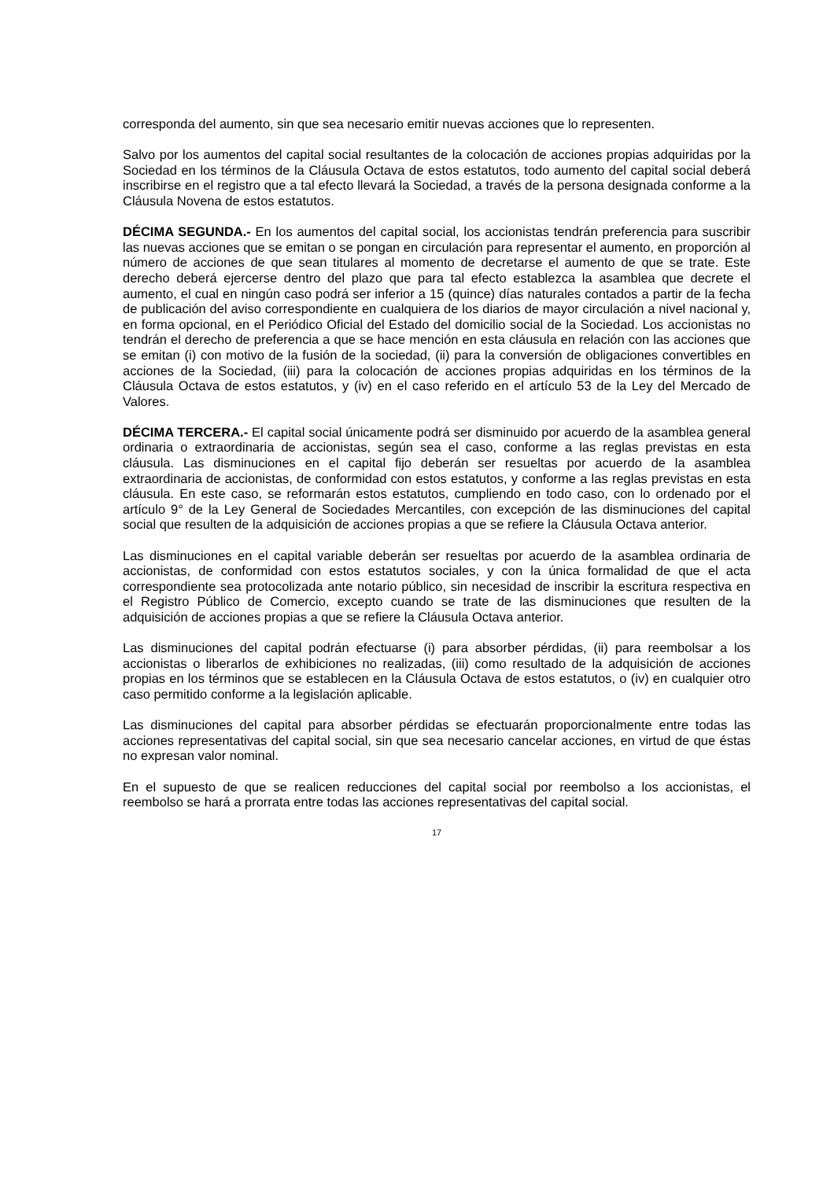corresponda del aumento, sin que sea necesario emitir nuevas acciones que lo representen.
Salvo por los aumentos del capital social resultantes de la colocación de acciones propias adquiridas por la Sociedad en los términos de la Cláusula Octava de estos estatutos, todo aumento del capital social deberá inscribirse en el registro que a tal efecto llevará la Sociedad, a través de la persona designada conforme a la Cláusula Novena de estos estatutos.
DÉCIMA SEGUNDA.- En los aumentos del capital social, los accionistas tendrán preferencia para suscribir las nuevas acciones que se emitan o se pongan en circulación para representar el aumento, en proporción al número de acciones de que sean titulares al momento de decretarse el aumento de que se trate. Este derecho deberá ejercerse dentro del plazo que para tal efecto establezca la asamblea que decrete el aumento, el cual en ningún caso podrá ser inferior a 15 (quince) días naturales contados a partir de la fecha de publicación del aviso correspondiente en cualquiera de los diarios de mayor circulación a nivel nacional y, en forma opcional, en el Periódico Oficial del Estado del domicilio social de la Sociedad. Los accionistas no tendrán el derecho de preferencia a que se hace mención en esta cláusula en relación con las acciones que se emitan (i) con motivo de la fusión de la sociedad, (ii) para la conversión de obligaciones convertibles en acciones de la Sociedad, (iii) para la colocación de acciones propias adquiridas en los términos de la Cláusula Octava de estos estatutos, y (iv) en el caso referido en el artículo 53 de la Ley del Mercado de Valores.
DÉCIMA TERCERA.- El capital social únicamente podrá ser disminuido por acuerdo de la asamblea general ordinaria o extraordinaria de accionistas, según sea el caso, conforme a las reglas previstas en esta cláusula. Las disminuciones en el capital fijo deberán ser resueltas por acuerdo de la asamblea extraordinaria de accionistas, de conformidad con estos estatutos, y conforme a las reglas previstas en esta cláusula. En este caso, se reformarán estos estatutos, cumpliendo en todo caso, con lo ordenado por el artículo 9° de la Ley General de Sociedades Mercantiles, con excepción de las disminuciones del capital social que resulten de la adquisición de acciones propias a que se refiere la Cláusula Octava anterior.
Las disminuciones en el capital variable deberán ser resueltas por acuerdo de la asamblea ordinaria de accionistas, de conformidad con estos estatutos sociales, y con la única formalidad de que el acta correspondiente sea protocolizada ante notario público, sin necesidad de inscribir la escritura respectiva en el Registro Público de Comercio, excepto cuando se trate de las disminuciones que resulten de la adquisición de acciones propias a que se refiere la Cláusula Octava anterior.
Las disminuciones del capital podrán efectuarse (i) para absorber pérdidas, (ii) para reembolsar a los accionistas o liberarlos de exhibiciones no realizadas, (iii) como resultado de la adquisición de acciones propias en los términos que se establecen en la Cláusula Octava de estos estatutos, o (iv) en cualquier otro caso permitido conforme a la legislación aplicable.
Las disminuciones del capital para absorber pérdidas se efectuarán proporcionalmente entre todas las acciones representativas del capital social, sin que sea necesario cancelar acciones, en virtud de que éstas no expresan valor nominal.
En el supuesto de que se realicen reducciones del capital social por reembolso a los accionistas, el reembolso se hará a prorrata entre todas las acciones representativas del capital social.
17